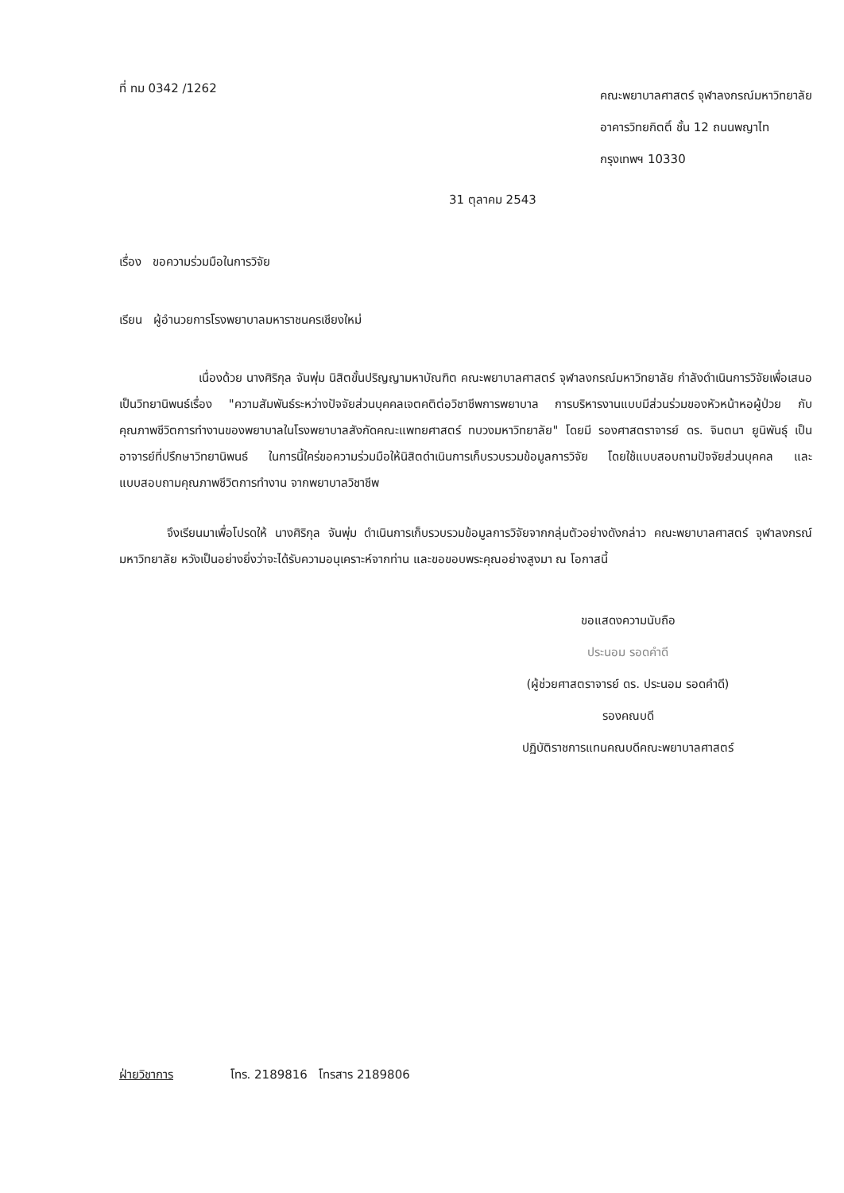ที่ ทม 0342 /1262
คณะพยาบาลศาสตร์ จุฬาลงกรณ์มหาวิทยาลัย
อาคารวิทยกิตติ์ ชั้น 12 ถนนพญาไท
กรุงเทพฯ 10330
31 ตุลาคม 2543
เรื่อง ขอความร่วมมือในการวิจัย
เรียน ผู้อำนวยการโรงพยาบาลมหาราชนครเชียงใหม่
เนื่องด้วย นางศิริกุล จันพุ่ม นิสิตขั้นปริญญามหาบัณฑิต คณะพยาบาลศาสตร์ จุฬาลงกรณ์มหาวิทยาลัย กำลังดำเนินการวิจัยเพื่อเสนอเป็นวิทยานิพนธ์เรื่อง "ความสัมพันธ์ระหว่างปัจจัยส่วนบุคคลเจตคติต่อวิชาชีพการพยาบาล การบริหารงานแบบมีส่วนร่วมของหัวหน้าหอผู้ป่วย กับคุณภาพชีวิตการทำงานของพยาบาลในโรงพยาบาลสังกัดคณะแพทยศาสตร์ ทบวงมหาวิทยาลัย" โดยมี รองศาสตราจารย์ ดร. จินตนา ยูนิพันธุ์ เป็นอาจารย์ที่ปรึกษาวิทยานิพนธ์ ในการนี้ใคร่ขอความร่วมมือให้นิสิตดำเนินการเก็บรวบรวมข้อมูลการวิจัย โดยใช้แบบสอบถามปัจจัยส่วนบุคคล และแบบสอบถามคุณภาพชีวิตการทำงาน จากพยาบาลวิชาชีพ
จึงเรียนมาเพื่อโปรดให้ นางศิริกุล จันพุ่ม ดำเนินการเก็บรวบรวมข้อมูลการวิจัยจากกลุ่มตัวอย่างดังกล่าว คณะพยาบาลศาสตร์ จุฬาลงกรณ์มหาวิทยาลัย หวังเป็นอย่างยิ่งว่าจะได้รับความอนุเคราะห์จากท่าน และขอขอบพระคุณอย่างสูงมา ณ โอกาสนี้
ขอแสดงความนับถือ
ประนอม รอดคำดี
(ผู้ช่วยศาสตราจารย์ ดร. ประนอม รอดคำดี)
รองคณบดี
ปฏิบัติราชการแทนคณบดีคณะพยาบาลศาสตร์
ฝ่ายวิชาการ โทร. 2189816 โทรสาร 2189806